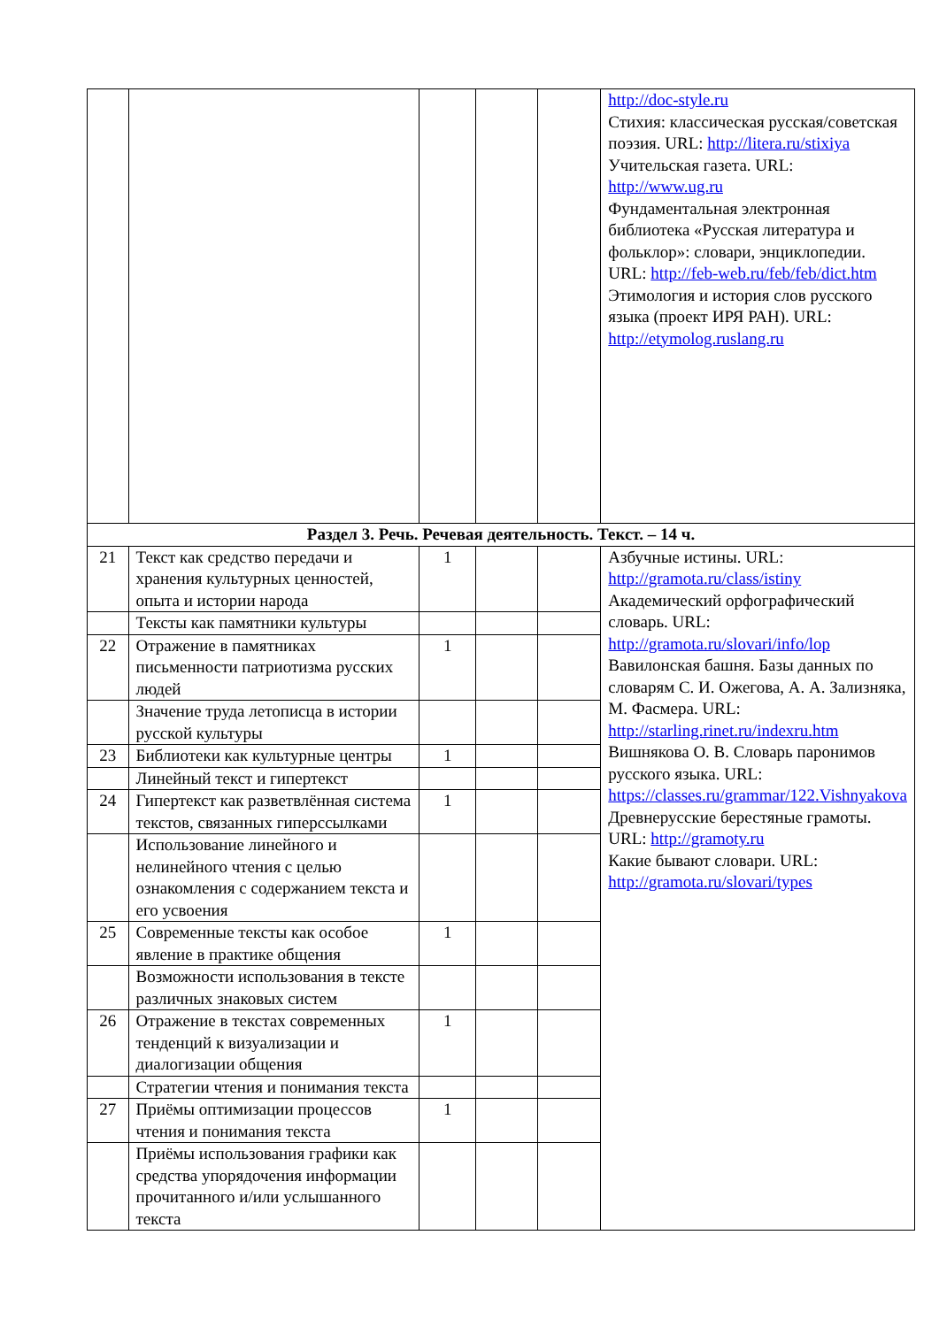| | | | | | http://doc-style.ru Стихия: классическая русская/советская поэзия. URL: http://litera.ru/stixiya Учительская газета. URL: http://www.ug.ru Фундаментальная электронная библиотека «Русская литература и фольклор»: словари, энциклопедии. URL: http://feb-web.ru/feb/feb/dict.htm Этимология и история слов русского языка (проект ИРЯ РАН). URL: http://etymolog.ruslang.ru |
| Раздел 3. Речь. Речевая деятельность. Текст. – 14 ч. | | | | | |
| 21 | Текст как средство передачи и хранения культурных ценностей, опыта и истории народа | 1 | | | Азбучные истины. URL: http://gramota.ru/class/istiny Академический орфографический словарь. URL: http://gramota.ru/slovari/info/lop Вавилонская башня. Базы данных по словарям С. И. Ожегова, А. А. Зализняка, М. Фасмера. URL: http://starling.rinet.ru/indexru.htm Вишнякова О. В. Словарь паронимов русского языка. URL: https://classes.ru/grammar/122.Vishnyakova Древнерусские берестяные грамоты. URL: http://gramoty.ru Какие бывают словари. URL: http://gramota.ru/slovari/types |
| | Тексты как памятники культуры | | | | |
| 22 | Отражение в памятниках письменности патриотизма русских людей | 1 | | | |
| | Значение труда летописца в истории русской культуры | | | | |
| 23 | Библиотеки как культурные центры | 1 | | | |
| | Линейный текст и гипертекст | | | | |
| 24 | Гипертекст как разветвлённая система текстов, связанных гиперссылками | 1 | | | |
| | Использование линейного и нелинейного чтения с целью ознакомления с содержанием текста и его усвоения | | | | |
| 25 | Современные тексты как особое явление в практике общения | 1 | | | |
| | Возможности использования в тексте различных знаковых систем | | | | |
| 26 | Отражение в текстах современных тенденций к визуализации и диалогизации общения | 1 | | | |
| | Стратегии чтения и понимания текста | | | | |
| 27 | Приёмы оптимизации процессов чтения и понимания текста | 1 | | | |
| | Приёмы использования графики как средства упорядочения информации прочитанного и/или услышанного текста | | | | |